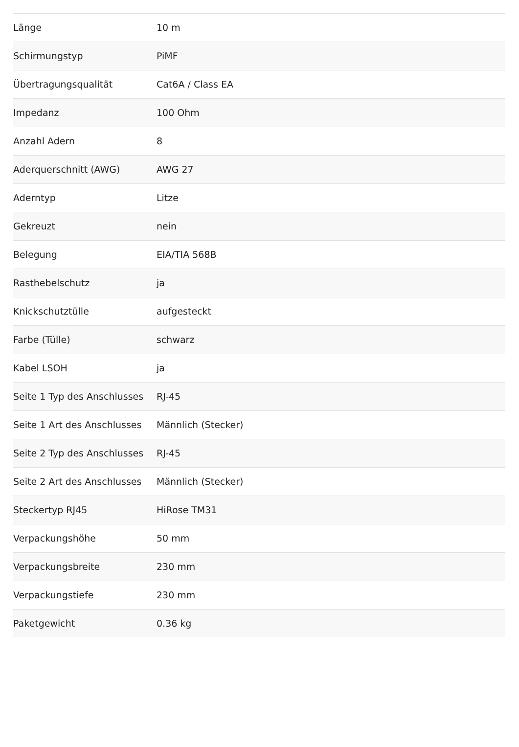| Länge | 10 m |
| Schirmungstyp | PiMF |
| Übertragungsqualität | Cat6A / Class EA |
| Impedanz | 100 Ohm |
| Anzahl Adern | 8 |
| Aderquerschnitt (AWG) | AWG 27 |
| Aderntyp | Litze |
| Gekreuzt | nein |
| Belegung | EIA/TIA 568B |
| Rasthebelschutz | ja |
| Knickschutztülle | aufgesteckt |
| Farbe (Tülle) | schwarz |
| Kabel LSOH | ja |
| Seite 1 Typ des Anschlusses | RJ-45 |
| Seite 1 Art des Anschlusses | Männlich (Stecker) |
| Seite 2 Typ des Anschlusses | RJ-45 |
| Seite 2 Art des Anschlusses | Männlich (Stecker) |
| Steckertyp RJ45 | HiRose TM31 |
| Verpackungshöhe | 50 mm |
| Verpackungsbreite | 230 mm |
| Verpackungstiefe | 230 mm |
| Paketgewicht | 0.36 kg |